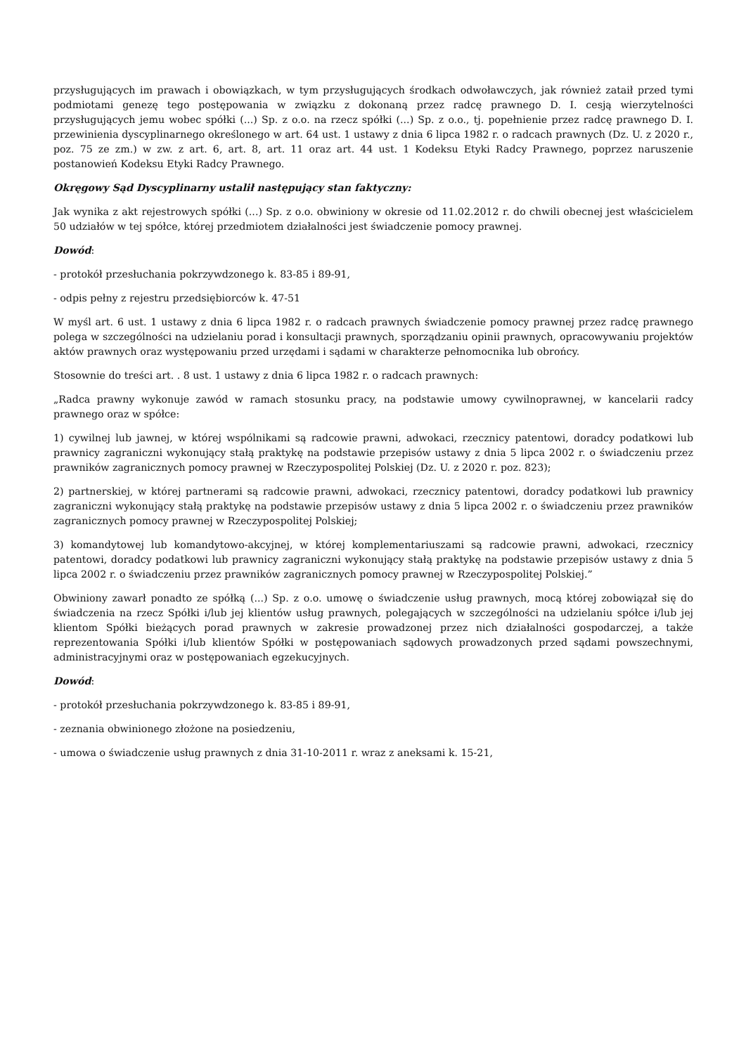przysługujących im prawach i obowiązkach, w tym przysługujących środkach odwoławczych, jak również zataił przed tymi podmiotami genezę tego postępowania w związku z dokonaną przez radcę prawnego D. I. cesją wierzytelności przysługujących jemu wobec spółki (...) Sp. z o.o. na rzecz spółki (...) Sp. z o.o., tj. popełnienie przez radcę prawnego D. I. przewinienia dyscyplinarnego określonego w art. 64 ust. 1 ustawy z dnia 6 lipca 1982 r. o radcach prawnych (Dz. U. z 2020 r., poz. 75 ze zm.) w zw. z art. 6, art. 8, art. 11 oraz art. 44 ust. 1 Kodeksu Etyki Radcy Prawnego, poprzez naruszenie postanowień Kodeksu Etyki Radcy Prawnego.
Okręgowy Sąd Dyscyplinarny ustalił następujący stan faktyczny:
Jak wynika z akt rejestrowych spółki (...) Sp. z o.o. obwiniony w okresie od 11.02.2012 r. do chwili obecnej jest właścicielem 50 udziałów w tej spółce, której przedmiotem działalności jest świadczenie pomocy prawnej.
Dowód:
- protokół przesłuchania pokrzywdzonego k. 83-85 i 89-91,
- odpis pełny z rejestru przedsiębiorców k. 47-51
W myśl art. 6 ust. 1 ustawy z dnia 6 lipca 1982 r. o radcach prawnych świadczenie pomocy prawnej przez radcę prawnego polega w szczególności na udzielaniu porad i konsultacji prawnych, sporządzaniu opinii prawnych, opracowywaniu projektów aktów prawnych oraz występowaniu przed urzędami i sądami w charakterze pełnomocnika lub obrońcy.
Stosownie do treści art. . 8 ust. 1 ustawy z dnia 6 lipca 1982 r. o radcach prawnych:
„Radca prawny wykonuje zawód w ramach stosunku pracy, na podstawie umowy cywilnoprawnej, w kancelarii radcy prawnego oraz w spółce:
1) cywilnej lub jawnej, w której wspólnikami są radcowie prawni, adwokaci, rzecznicy patentowi, doradcy podatkowi lub prawnicy zagraniczni wykonujący stałą praktykę na podstawie przepisów ustawy z dnia 5 lipca 2002 r. o świadczeniu przez prawników zagranicznych pomocy prawnej w Rzeczypospolitej Polskiej (Dz. U. z 2020 r. poz. 823);
2) partnerskiej, w której partnerami są radcowie prawni, adwokaci, rzecznicy patentowi, doradcy podatkowi lub prawnicy zagraniczni wykonujący stałą praktykę na podstawie przepisów ustawy z dnia 5 lipca 2002 r. o świadczeniu przez prawników zagranicznych pomocy prawnej w Rzeczypospolitej Polskiej;
3) komandytowej lub komandytowo-akcyjnej, w której komplementariuszami są radcowie prawni, adwokaci, rzecznicy patentowi, doradcy podatkowi lub prawnicy zagraniczni wykonujący stałą praktykę na podstawie przepisów ustawy z dnia 5 lipca 2002 r. o świadczeniu przez prawników zagranicznych pomocy prawnej w Rzeczypospolitej Polskiej.”
Obwiniony zawarł ponadto ze spółką (...) Sp. z o.o. umowę o świadczenie usług prawnych, mocą której zobowiązał się do świadczenia na rzecz Spółki i/lub jej klientów usług prawnych, polegających w szczególności na udzielaniu spółce i/lub jej klientom Spółki bieżących porad prawnych w zakresie prowadzonej przez nich działalności gospodarczej, a także reprezentowania Spółki i/lub klientów Spółki w postępowaniach sądowych prowadzonych przed sądami powszechnymi, administracyjnymi oraz w postępowaniach egzekucyjnych.
Dowód:
- protokół przesłuchania pokrzywdzonego k. 83-85 i 89-91,
- zeznania obwinionego złożone na posiedzeniu,
- umowa o świadczenie usług prawnych z dnia 31-10-2011 r. wraz z aneksami k. 15-21,